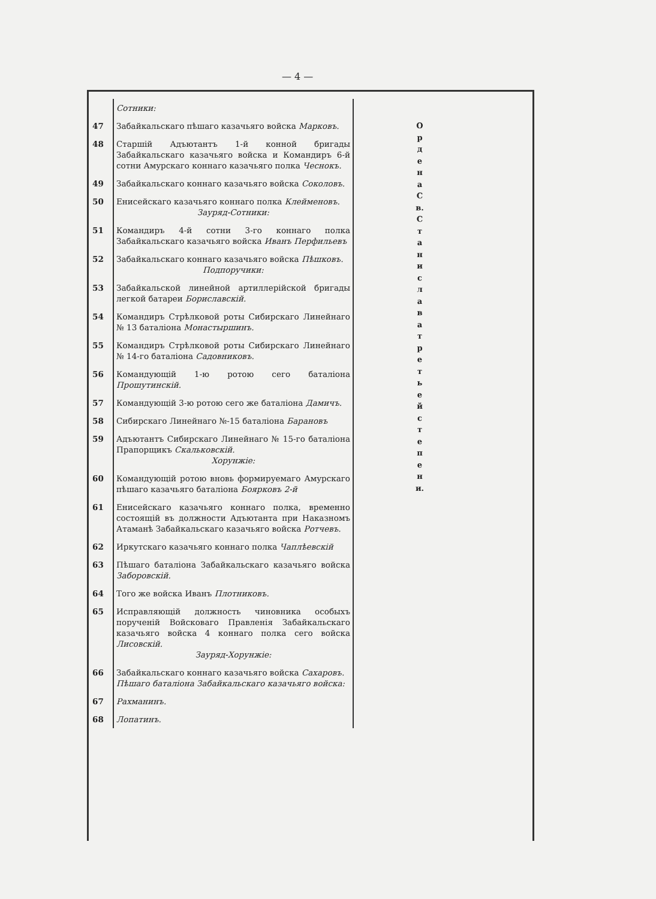— 4 —
| | Сотники: |
| 47 | Забайкальскаго пѣшаго казачьяго войска Марковъ. |
| 48 | Старшій Адъютантъ 1-й конной бригады Забайкальскаго казачьяго войска и Командиръ 6-й сотни Амурскаго коннаго казачьяго полка Чеснокъ. |
| 49 | Забайкальскаго коннаго казачьяго войска Соколовъ. |
| 50 | Енисейскаго казачьяго коннаго полка Клейменовъ. Зауряд-Сотники: |
| 51 | Командиръ 4-й сотни 3-го коннаго полка Забайкальскаго казачьяго войска Иванъ Перфильевъ |
| 52 | Забайкальскаго коннаго казачьяго войска Пѣшковъ. Подпоручики: |
| 53 | Забайкальской линейной артиллерійской бригады легкой батареи Бориславскій. |
| 54 | Командиръ Стрѣлковой роты Сибирскаго Линейнаго № 13 баталіона Монастыршинъ. |
| 55 | Командиръ Стрѣлковой роты Сибирскаго Линейнаго № 14-го баталіона Садовниковъ. |
| 56 | Командующій 1-ю ротою сего баталіона Прошутинскій. |
| 57 | Командующій 3-ю ротою сего же баталіона Дамичъ. |
| 58 | Сибирскаго Линейнаго №-15 баталіона Барановъ |
| 59 | Адъютантъ Сибирскаго Линейнаго № 15-го баталіона Прапорщикъ Скальковскій. Хорунжіе: |
| 60 | Командующій ротою вновь формируемаго Амурскаго пѣшаго казачьяго баталіона Боярковъ 2-й |
| 61 | Енисейскаго казачьяго коннаго полка, временно состоящій въ должности Адъютанта при Наказномъ Атаманѣ Забайкальскаго казачьяго войска Ротчевъ. |
| 62 | Иркутскаго казачьяго коннаго полка Чаплѣевскій |
| 63 | Пѣшаго баталіона Забайкальскаго казачьяго войска Заборовскій. |
| 64 | Того же войска Иванъ Плотниковъ. |
| 65 | Исправляющій должность чиновника особыхъ порученій Войсковаго Правленія Забайкальскаго казачьяго войска 4 коннаго полка сего войска Лисовскій. Зауряд-Хорунжіе: |
| 66 | Забайкальскаго коннаго казачьяго войска Сахаровъ. Пѣшаго баталіона Забайкальскаго казачьяго войска: |
| 67 | Рахманинъ. |
| 68 | Лопатинъ. |
О р д е н а С в. С т а н и с л а в а т р е т ь е й с т е п е н и.